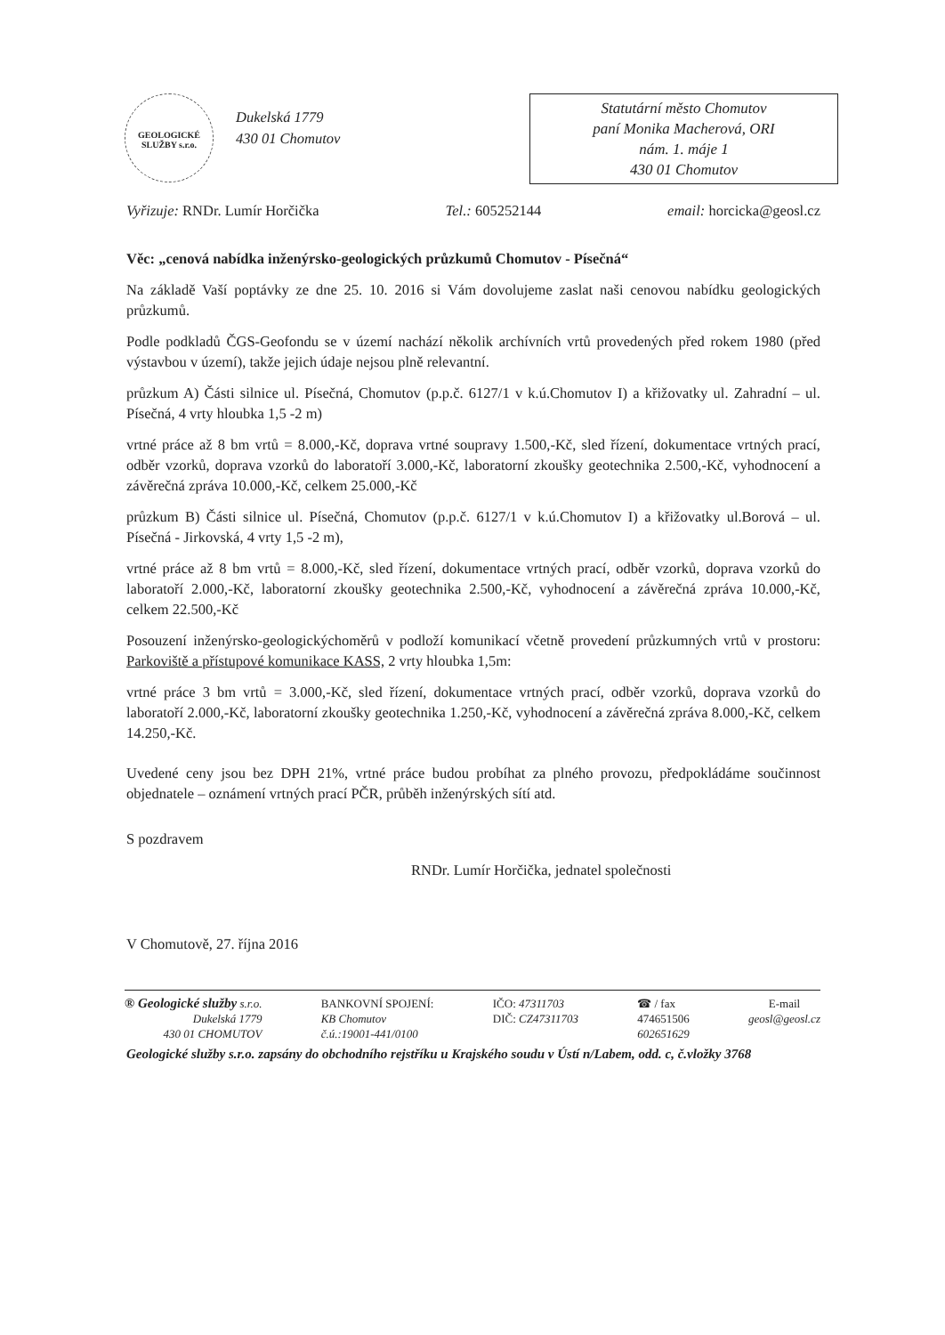GEOLOGICKÉ SLUŽBY s.r.o.
Dukelská 1779
430 01 Chomutov
Statutární město Chomutov
paní Monika Macherová, ORI
nám. 1. máje 1
430 01 Chomutov
Vyřizuje: RNDr. Lumír Horčička Tel.: 605252144 email: horcicka@geosl.cz
Věc: „cenová nabídka inženýrsko-geologických průzkumů Chomutov - Písečná“
Na základě Vaší poptávky ze dne 25. 10. 2016 si Vám dovolujeme zaslat naši cenovou nabídku geologických průzkumů.
Podle podkladů ČGS-Geofondu se v území nachází několik archívních vrtů provedených před rokem 1980 (před výstavbou v území), takže jejich údaje nejsou plně relevantní.
průzkum A) Části silnice ul. Písečná, Chomutov (p.p.č. 6127/1 v k.ú.Chomutov I) a křižovatky ul. Zahradní – ul. Písečná, 4 vrty hloubka 1,5 -2 m)
vrtné práce až 8 bm vrtů = 8.000,-Kč, doprava vrtné soupravy 1.500,-Kč, sled řízení, dokumentace vrtných prací, odběr vzorků, doprava vzorků do laboratoří 3.000,-Kč, laboratorní zkoušky geotechnika 2.500,-Kč, vyhodnocení a závěrečná zpráva 10.000,-Kč, celkem 25.000,-Kč
průzkum B) Části silnice ul. Písečná, Chomutov (p.p.č. 6127/1 v k.ú.Chomutov I) a křižovatky ul.Borová – ul. Písečná - Jirkovská, 4 vrty 1,5 -2 m),
vrtné práce až 8 bm vrtů = 8.000,-Kč, sled řízení, dokumentace vrtných prací, odběr vzorků, doprava vzorků do laboratoří 2.000,-Kč, laboratorní zkoušky geotechnika 2.500,-Kč, vyhodnocení a závěrečná zpráva 10.000,-Kč, celkem 22.500,-Kč
Posouzení inženýrsko-geologickýchoměrů v podloží komunikací včetně provedení průzkumných vrtů v prostoru: Parkoviště a přístupové komunikace KASS, 2 vrty hloubka 1,5m:
vrtné práce 3 bm vrtů = 3.000,-Kč, sled řízení, dokumentace vrtných prací, odběr vzorků, doprava vzorků do laboratoří 2.000,-Kč, laboratorní zkoušky geotechnika 1.250,-Kč, vyhodnocení a závěrečná zpráva 8.000,-Kč, celkem 14.250,-Kč.
Uvedené ceny jsou bez DPH 21%, vrtné práce budou probíhat za plného provozu, předpokládáme součinnost objednatele – oznámení vrtných prací PČR, průběh inženýrských sítí atd.
S pozdravem
RNDr. Lumír Horčička, jednatel společnosti
V Chomutově, 27. října 2016
® Geologické služby s.r.o.
Dukelská 1779
430 01 CHOMUTOV
BANKOVNÍ SPOJENÍ:
KB Chomutov
č.ú.:19001-441/0100
IČO: 47311703
DIČ: CZ47311703
☎ / fax
474651506
602651629
E-mail
geosl@geosl.cz
Geologické služby s.r.o. zapsány do obchodního rejstříku u Krajského soudu v Ústí n/Labem, odd. c, č.vložky 3768